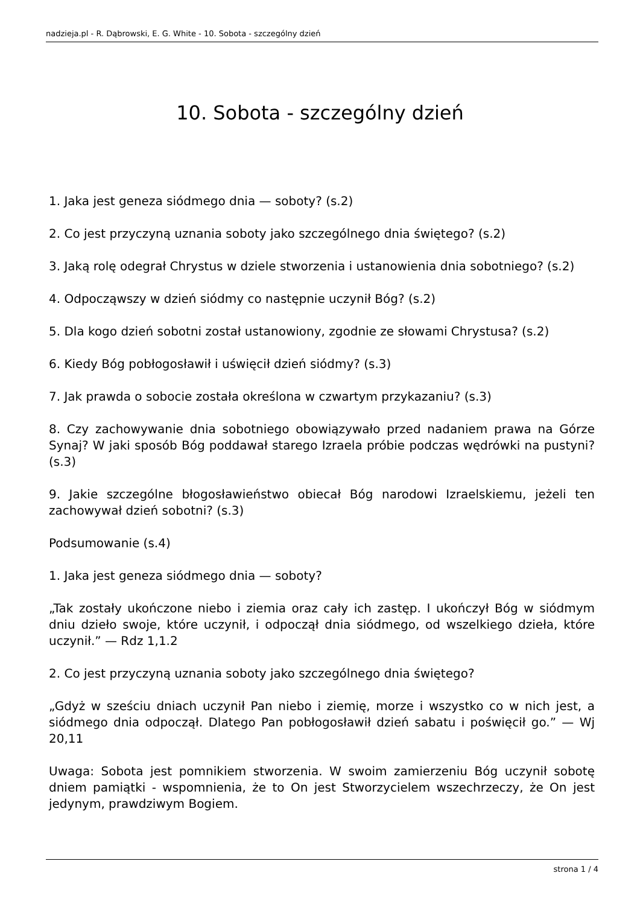nadzieja.pl - R. Dąbrowski, E. G. White - 10. Sobota - szczególny dzień
10. Sobota - szczególny dzień
1. Jaka jest geneza siódmego dnia — soboty? (s.2)
2. Co jest przyczyną uznania soboty jako szczególnego dnia świętego? (s.2)
3. Jaką rolę odegrał Chrystus w dziele stworzenia i ustanowienia dnia sobotniego? (s.2)
4. Odpocząwszy w dzień siódmy co następnie uczynił Bóg? (s.2)
5. Dla kogo dzień sobotni został ustanowiony, zgodnie ze słowami Chrystusa? (s.2)
6. Kiedy Bóg pobłogosławił i uświęcił dzień siódmy? (s.3)
7. Jak prawda o sobocie została określona w czwartym przykazaniu? (s.3)
8. Czy zachowywanie dnia sobotniego obowiązywało przed nadaniem prawa na Górze Synaj? W jaki sposób Bóg poddawał starego Izraela próbie podczas wędrówki na pustyni? (s.3)
9. Jakie szczególne błogosławieństwo obiecał Bóg narodowi Izraelskiemu, jeżeli ten zachowywał dzień sobotni? (s.3)
Podsumowanie (s.4)
1. Jaka jest geneza siódmego dnia — soboty?
„Tak zostały ukończone niebo i ziemia oraz cały ich zastęp. I ukończył Bóg w siódmym dniu dzieło swoje, które uczynił, i odpoczął dnia siódmego, od wszelkiego dzieła, które uczynił.” — Rdz 1,1.2
2. Co jest przyczyną uznania soboty jako szczególnego dnia świętego?
„Gdyż w sześciu dniach uczynił Pan niebo i ziemię, morze i wszystko co w nich jest, a siódmego dnia odpoczął. Dlatego Pan pobłogosławił dzień sabatu i poświęcił go.” — Wj 20,11
Uwaga: Sobota jest pomnikiem stworzenia. W swoim zamierzeniu Bóg uczynił sobotę dniem pamiątki - wspomnienia, że to On jest Stworzycielem wszechrzeczy, że On jest jedynym, prawdziwym Bogiem.
strona 1 / 4